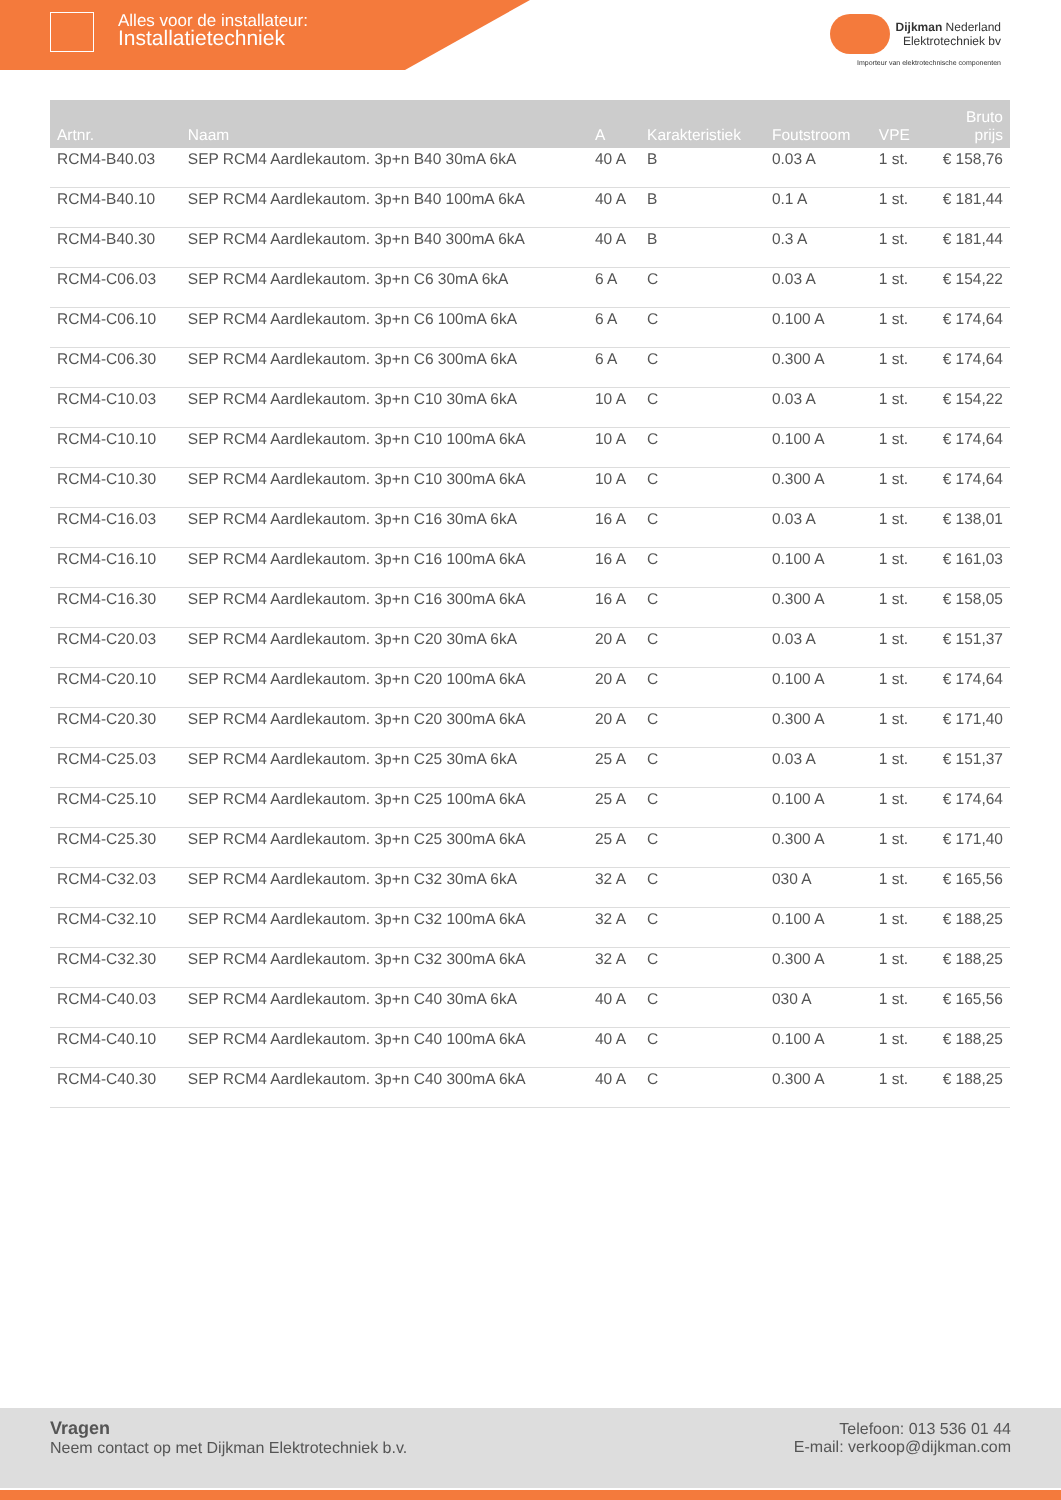Alles voor de installateur:
Installatietechniek
Dijkman Nederland
Elektrotechniek bv
Importeur van elektrotechnische componenten
| Artnr. | Naam | A | Karakteristiek | Foutstroom | VPE | Bruto prijs |
| --- | --- | --- | --- | --- | --- | --- |
| RCM4-B40.03 | SEP RCM4 Aardlekautom. 3p+n B40 30mA 6kA | 40 A | B | 0.03 A | 1 st. | € 158,76 |
| RCM4-B40.10 | SEP RCM4 Aardlekautom. 3p+n B40 100mA 6kA | 40 A | B | 0.1 A | 1 st. | € 181,44 |
| RCM4-B40.30 | SEP RCM4 Aardlekautom. 3p+n B40 300mA 6kA | 40 A | B | 0.3 A | 1 st. | € 181,44 |
| RCM4-C06.03 | SEP RCM4 Aardlekautom. 3p+n C6 30mA 6kA | 6 A | C | 0.03 A | 1 st. | € 154,22 |
| RCM4-C06.10 | SEP RCM4 Aardlekautom. 3p+n C6 100mA 6kA | 6 A | C | 0.100 A | 1 st. | € 174,64 |
| RCM4-C06.30 | SEP RCM4 Aardlekautom. 3p+n C6 300mA 6kA | 6 A | C | 0.300 A | 1 st. | € 174,64 |
| RCM4-C10.03 | SEP RCM4 Aardlekautom. 3p+n C10 30mA 6kA | 10 A | C | 0.03 A | 1 st. | € 154,22 |
| RCM4-C10.10 | SEP RCM4 Aardlekautom. 3p+n C10 100mA 6kA | 10 A | C | 0.100 A | 1 st. | € 174,64 |
| RCM4-C10.30 | SEP RCM4 Aardlekautom. 3p+n C10 300mA 6kA | 10 A | C | 0.300 A | 1 st. | € 174,64 |
| RCM4-C16.03 | SEP RCM4 Aardlekautom. 3p+n C16 30mA 6kA | 16 A | C | 0.03 A | 1 st. | € 138,01 |
| RCM4-C16.10 | SEP RCM4 Aardlekautom. 3p+n C16 100mA 6kA | 16 A | C | 0.100 A | 1 st. | € 161,03 |
| RCM4-C16.30 | SEP RCM4 Aardlekautom. 3p+n C16 300mA 6kA | 16 A | C | 0.300 A | 1 st. | € 158,05 |
| RCM4-C20.03 | SEP RCM4 Aardlekautom. 3p+n C20 30mA 6kA | 20 A | C | 0.03 A | 1 st. | € 151,37 |
| RCM4-C20.10 | SEP RCM4 Aardlekautom. 3p+n C20 100mA 6kA | 20 A | C | 0.100 A | 1 st. | € 174,64 |
| RCM4-C20.30 | SEP RCM4 Aardlekautom. 3p+n C20 300mA 6kA | 20 A | C | 0.300 A | 1 st. | € 171,40 |
| RCM4-C25.03 | SEP RCM4 Aardlekautom. 3p+n C25 30mA 6kA | 25 A | C | 0.03 A | 1 st. | € 151,37 |
| RCM4-C25.10 | SEP RCM4 Aardlekautom. 3p+n C25 100mA 6kA | 25 A | C | 0.100 A | 1 st. | € 174,64 |
| RCM4-C25.30 | SEP RCM4 Aardlekautom. 3p+n C25 300mA 6kA | 25 A | C | 0.300 A | 1 st. | € 171,40 |
| RCM4-C32.03 | SEP RCM4 Aardlekautom. 3p+n C32 30mA 6kA | 32 A | C | 030 A | 1 st. | € 165,56 |
| RCM4-C32.10 | SEP RCM4 Aardlekautom. 3p+n C32 100mA 6kA | 32 A | C | 0.100 A | 1 st. | € 188,25 |
| RCM4-C32.30 | SEP RCM4 Aardlekautom. 3p+n C32 300mA 6kA | 32 A | C | 0.300 A | 1 st. | € 188,25 |
| RCM4-C40.03 | SEP RCM4 Aardlekautom. 3p+n C40 30mA 6kA | 40 A | C | 030 A | 1 st. | € 165,56 |
| RCM4-C40.10 | SEP RCM4 Aardlekautom. 3p+n C40 100mA 6kA | 40 A | C | 0.100 A | 1 st. | € 188,25 |
| RCM4-C40.30 | SEP RCM4 Aardlekautom. 3p+n C40 300mA 6kA | 40 A | C | 0.300 A | 1 st. | € 188,25 |
Vragen
Neem contact op met Dijkman Elektrotechniek b.v.
Telefoon: 013 536 01 44
E-mail: verkoop@dijkman.com